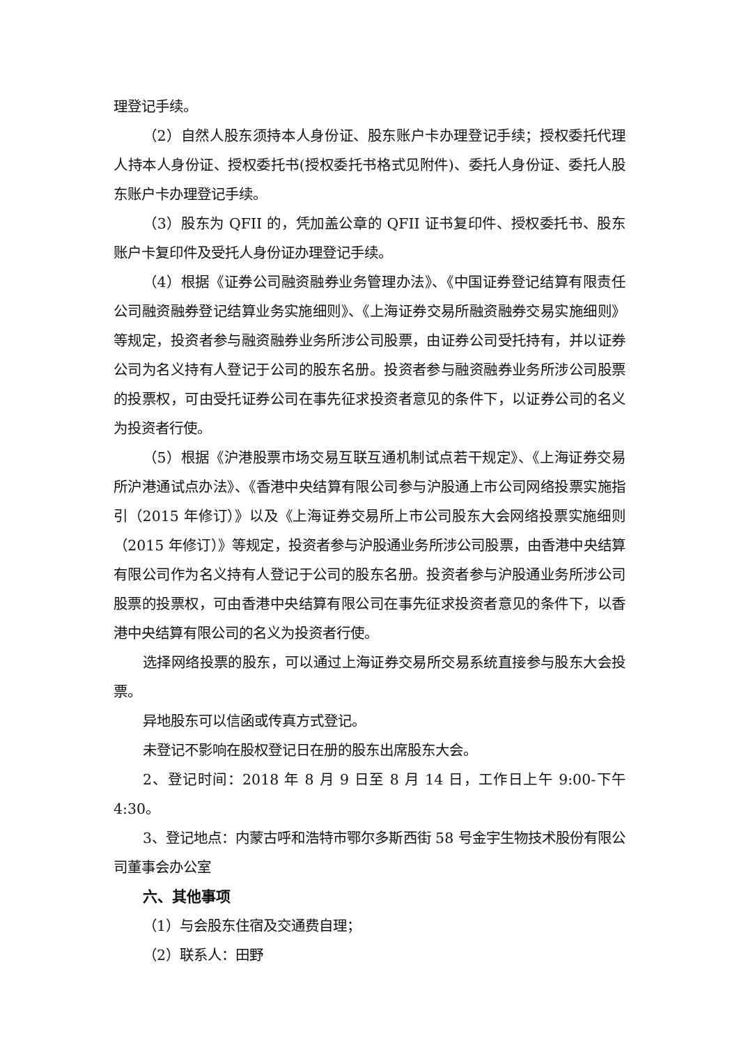理登记手续。
（2）自然人股东须持本人身份证、股东账户卡办理登记手续；授权委托代理人持本人身份证、授权委托书(授权委托书格式见附件)、委托人身份证、委托人股东账户卡办理登记手续。
（3）股东为 QFII 的，凭加盖公章的 QFII 证书复印件、授权委托书、股东账户卡复印件及受托人身份证办理登记手续。
（4）根据《证券公司融资融券业务管理办法》、《中国证券登记结算有限责任公司融资融券登记结算业务实施细则》、《上海证券交易所融资融券交易实施细则》等规定，投资者参与融资融券业务所涉公司股票，由证券公司受托持有，并以证券公司为名义持有人登记于公司的股东名册。投资者参与融资融券业务所涉公司股票的投票权，可由受托证券公司在事先征求投资者意见的条件下，以证券公司的名义为投资者行使。
（5）根据《沪港股票市场交易互联互通机制试点若干规定》、《上海证券交易所沪港通试点办法》、《香港中央结算有限公司参与沪股通上市公司网络投票实施指引（2015 年修订）》以及《上海证券交易所上市公司股东大会网络投票实施细则（2015 年修订）》等规定，投资者参与沪股通业务所涉公司股票，由香港中央结算有限公司作为名义持有人登记于公司的股东名册。投资者参与沪股通业务所涉公司股票的投票权，可由香港中央结算有限公司在事先征求投资者意见的条件下，以香港中央结算有限公司的名义为投资者行使。
选择网络投票的股东，可以通过上海证券交易所交易系统直接参与股东大会投票。
异地股东可以信函或传真方式登记。
未登记不影响在股权登记日在册的股东出席股东大会。
2、登记时间：2018 年 8 月 9 日至 8 月 14 日，工作日上午 9:00-下午 4:30。
3、登记地点：内蒙古呼和浩特市鄂尔多斯西街 58 号金宇生物技术股份有限公司董事会办公室
六、其他事项
（1）与会股东住宿及交通费自理；
（2）联系人：田野